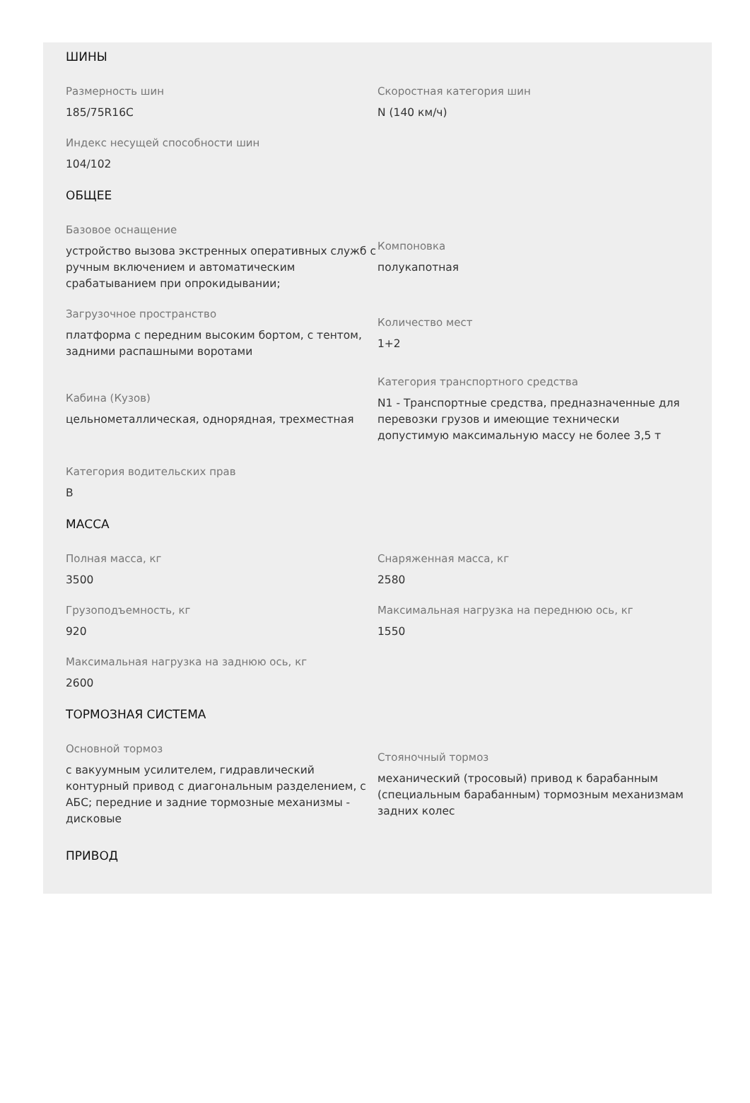ШИНЫ
Размерность шин
185/75R16C
Скоростная категория шин
N (140 км/ч)
Индекс несущей способности шин
104/102
ОБЩЕЕ
Базовое оснащение
устройство вызова экстренных оперативных служб с ручным включением и автоматическим срабатыванием при опрокидывании;
Компоновка
полукапотная
Загрузочное пространство
платформа с передним высоким бортом, с тентом, задними распашными воротами
Количество мест
1+2
Кабина (Кузов)
цельнометаллическая, однорядная, трехместная
Категория транспортного средства
N1 - Транспортные средства, предназначенные для перевозки грузов и имеющие технически допустимую максимальную массу не более 3,5 т
Категория водительских прав
B
МАССА
Полная масса, кг
3500
Снаряженная масса, кг
2580
Грузоподъемность, кг
920
Максимальная нагрузка на переднюю ось, кг
1550
Максимальная нагрузка на заднюю ось, кг
2600
ТОРМОЗНАЯ СИСТЕМА
Основной тормоз
с вакуумным усилителем, гидравлический контурный привод с диагональным разделением, с АБС; передние и задние тормозные механизмы - дисковые
Стояночный тормоз
механический (тросовый) привод к барабанным (специальным барабанным) тормозным механизмам задних колес
ПРИВОД